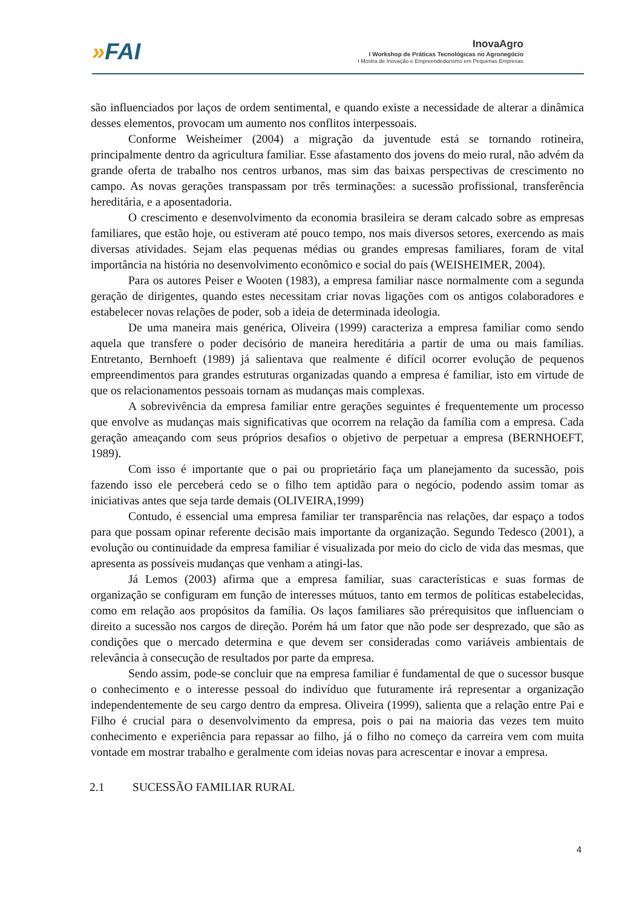»FAI
InovaAgro
I Workshop de Práticas Tecnológicas no Agronegócio
I Mostra de Inovação e Empreendedorismo em Pequenas Empresas
são influenciados por laços de ordem sentimental, e quando existe a necessidade de alterar a dinâmica desses elementos, provocam um aumento nos conflitos interpessoais.
Conforme Weisheimer (2004) a migração da juventude está se tornando rotineira, principalmente dentro da agricultura familiar. Esse afastamento dos jovens do meio rural, não advém da grande oferta de trabalho nos centros urbanos, mas sim das baixas perspectivas de crescimento no campo. As novas gerações transpassam por três terminações: a sucessão profissional, transferência hereditária, e a aposentadoria.
O crescimento e desenvolvimento da economia brasileira se deram calcado sobre as empresas familiares, que estão hoje, ou estiveram até pouco tempo, nos mais diversos setores, exercendo as mais diversas atividades. Sejam elas pequenas médias ou grandes empresas familiares, foram de vital importância na história no desenvolvimento econômico e social do país (WEISHEIMER, 2004).
Para os autores Peiser e Wooten (1983), a empresa familiar nasce normalmente com a segunda geração de dirigentes, quando estes necessitam criar novas ligações com os antigos colaboradores e estabelecer novas relações de poder, sob a ideia de determinada ideologia.
De uma maneira mais genérica, Oliveira (1999) caracteriza a empresa familiar como sendo aquela que transfere o poder decisório de maneira hereditária a partir de uma ou mais famílias. Entretanto, Bernhoeft (1989) já salientava que realmente é difícil ocorrer evolução de pequenos empreendimentos para grandes estruturas organizadas quando a empresa é familiar, isto em virtude de que os relacionamentos pessoais tornam as mudanças mais complexas.
A sobrevivência da empresa familiar entre gerações seguintes é frequentemente um processo que envolve as mudanças mais significativas que ocorrem na relação da família com a empresa. Cada geração ameaçando com seus próprios desafios o objetivo de perpetuar a empresa (BERNHOEFT, 1989).
Com isso é importante que o pai ou proprietário faça um planejamento da sucessão, pois fazendo isso ele perceberá cedo se o filho tem aptidão para o negócio, podendo assim tomar as iniciativas antes que seja tarde demais (OLIVEIRA,1999)
Contudo, é essencial uma empresa familiar ter transparência nas relações, dar espaço a todos para que possam opinar referente decisão mais importante da organização. Segundo Tedesco (2001), a evolução ou continuidade da empresa familiar é visualizada por meio do ciclo de vida das mesmas, que apresenta as possíveis mudanças que venham a atingi-las.
Já Lemos (2003) afirma que a empresa familiar, suas características e suas formas de organização se configuram em função de interesses mútuos, tanto em termos de políticas estabelecidas, como em relação aos propósitos da família. Os laços familiares são prérequisitos que influenciam o direito a sucessão nos cargos de direção. Porém há um fator que não pode ser desprezado, que são as condições que o mercado determina e que devem ser consideradas como variáveis ambientais de relevância à consecução de resultados por parte da empresa.
Sendo assim, pode-se concluir que na empresa familiar é fundamental de que o sucessor busque o conhecimento e o interesse pessoal do indivíduo que futuramente irá representar a organização independentemente de seu cargo dentro da empresa. Oliveira (1999), salienta que a relação entre Pai e Filho é crucial para o desenvolvimento da empresa, pois o pai na maioria das vezes tem muito conhecimento e experiência para repassar ao filho, já o filho no começo da carreira vem com muita vontade em mostrar trabalho e geralmente com ideias novas para acrescentar e inovar a empresa.
2.1 SUCESSÃO FAMILIAR RURAL
4